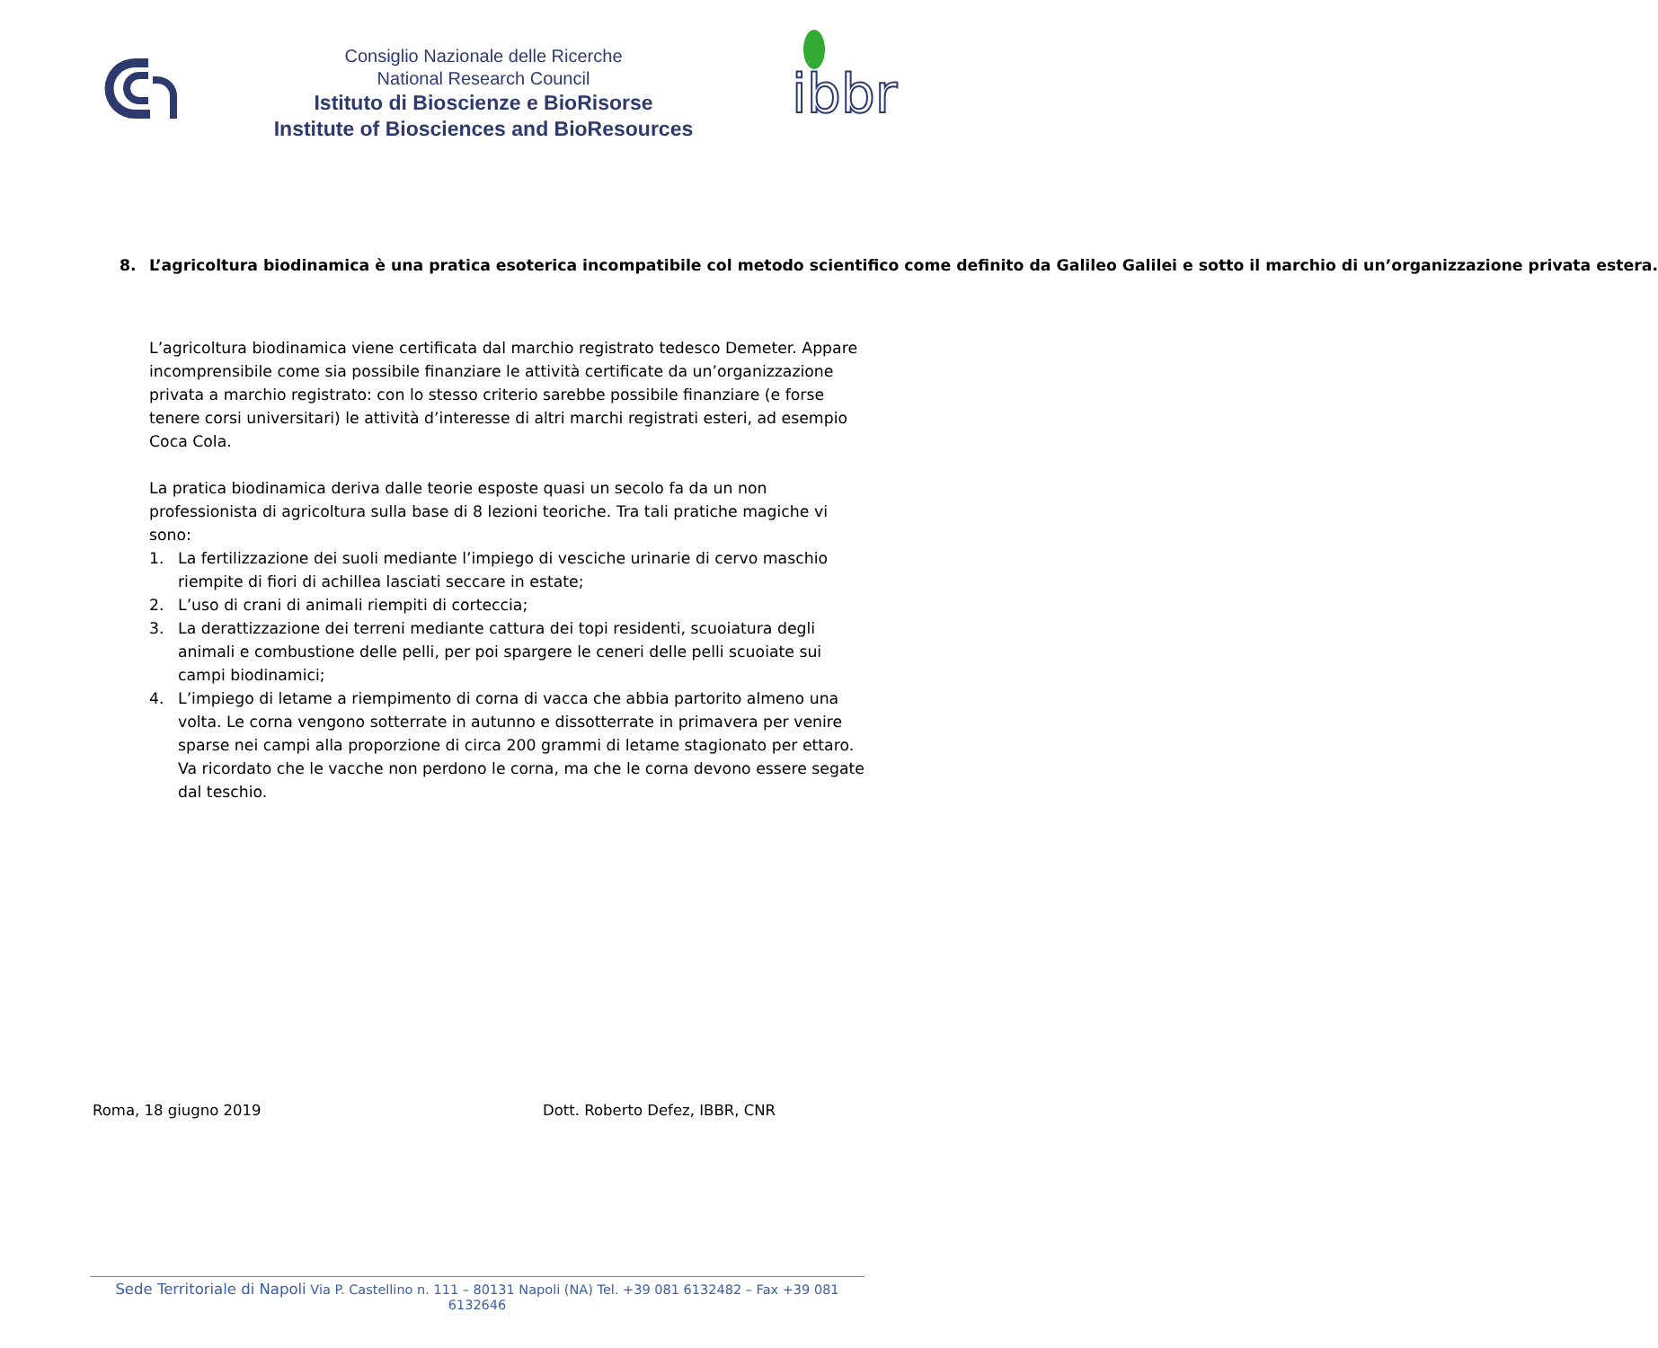Consiglio Nazionale delle Ricerche
National Research Council
Istituto di Bioscienze e BioRisorse
Institute of Biosciences and BioResources
ibbr
8. L’agricoltura biodinamica è una pratica esoterica incompatibile col metodo scientifico come definito da Galileo Galilei e sotto il marchio di un’organizzazione privata estera.
L’agricoltura biodinamica viene certificata dal marchio registrato tedesco Demeter. Appare incomprensibile come sia possibile finanziare le attività certificate da un’organizzazione privata a marchio registrato: con lo stesso criterio sarebbe possibile finanziare (e forse tenere corsi universitari) le attività d’interesse di altri marchi registrati esteri, ad esempio Coca Cola.
La pratica biodinamica deriva dalle teorie esposte quasi un secolo fa da un non professionista di agricoltura sulla base di 8 lezioni teoriche. Tra tali pratiche magiche vi sono:
1. La fertilizzazione dei suoli mediante l’impiego di vesciche urinarie di cervo maschio riempite di fiori di achillea lasciati seccare in estate;
2. L’uso di crani di animali riempiti di corteccia;
3. La derattizzazione dei terreni mediante cattura dei topi residenti, scuoiatura degli animali e combustione delle pelli, per poi spargere le ceneri delle pelli scuoiate sui campi biodinamici;
4. L’impiego di letame a riempimento di corna di vacca che abbia partorito almeno una volta. Le corna vengono sotterrate in autunno e dissotterrate in primavera per venire sparse nei campi alla proporzione di circa 200 grammi di letame stagionato per ettaro. Va ricordato che le vacche non perdono le corna, ma che le corna devono essere segate dal teschio.
Roma, 18 giugno 2019 Dott. Roberto Defez, IBBR, CNR
Sede Territoriale di Napoli Via P. Castellino n. 111 – 80131 Napoli (NA) Tel. +39 081 6132482 – Fax +39 081 6132646